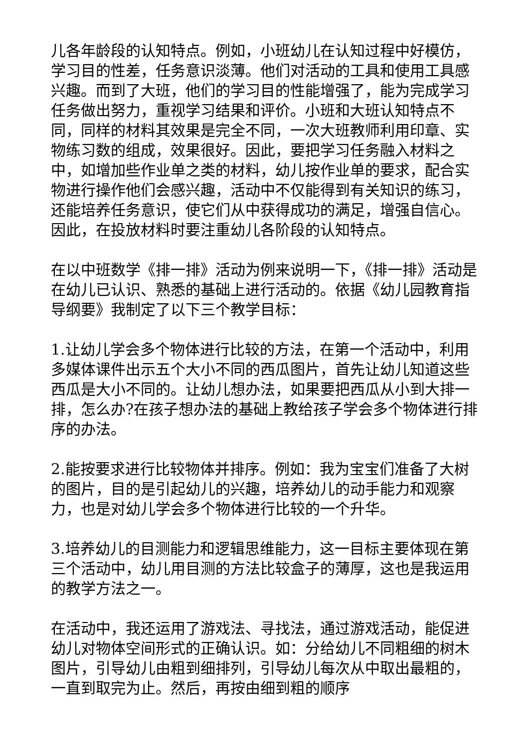儿各年龄段的认知特点。例如，小班幼儿在认知过程中好模仿，学习目的性差，任务意识淡薄。他们对活动的工具和使用工具感兴趣。而到了大班，他们的学习目的性能增强了，能为完成学习任务做出努力，重视学习结果和评价。小班和大班认知特点不同，同样的材料其效果是完全不同，一次大班教师利用印章、实物练习数的组成，效果很好。因此，要把学习任务融入材料之中，如增加些作业单之类的材料，幼儿按作业单的要求，配合实物进行操作他们会感兴趣，活动中不仅能得到有关知识的练习，还能培养任务意识，使它们从中获得成功的满足，增强自信心。因此，在投放材料时要注重幼儿各阶段的认知特点。
在以中班数学《排一排》活动为例来说明一下，《排一排》活动是在幼儿已认识、熟悉的基础上进行活动的。依据《幼儿园教育指导纲要》我制定了以下三个教学目标：
1.让幼儿学会多个物体进行比较的方法，在第一个活动中，利用多媒体课件出示五个大小不同的西瓜图片，首先让幼儿知道这些西瓜是大小不同的。让幼儿想办法，如果要把西瓜从小到大排一排，怎么办?在孩子想办法的基础上教给孩子学会多个物体进行排序的办法。
2.能按要求进行比较物体并排序。例如：我为宝宝们准备了大树的图片，目的是引起幼儿的兴趣，培养幼儿的动手能力和观察力，也是对幼儿学会多个物体进行比较的一个升华。
3.培养幼儿的目测能力和逻辑思维能力，这一目标主要体现在第三个活动中，幼儿用目测的方法比较盒子的薄厚，这也是我运用的教学方法之一。
在活动中，我还运用了游戏法、寻找法，通过游戏活动，能促进幼儿对物体空间形式的正确认识。如：分给幼儿不同粗细的树木图片，引导幼儿由粗到细排列，引导幼儿每次从中取出最粗的，一直到取完为止。然后，再按由细到粗的顺序